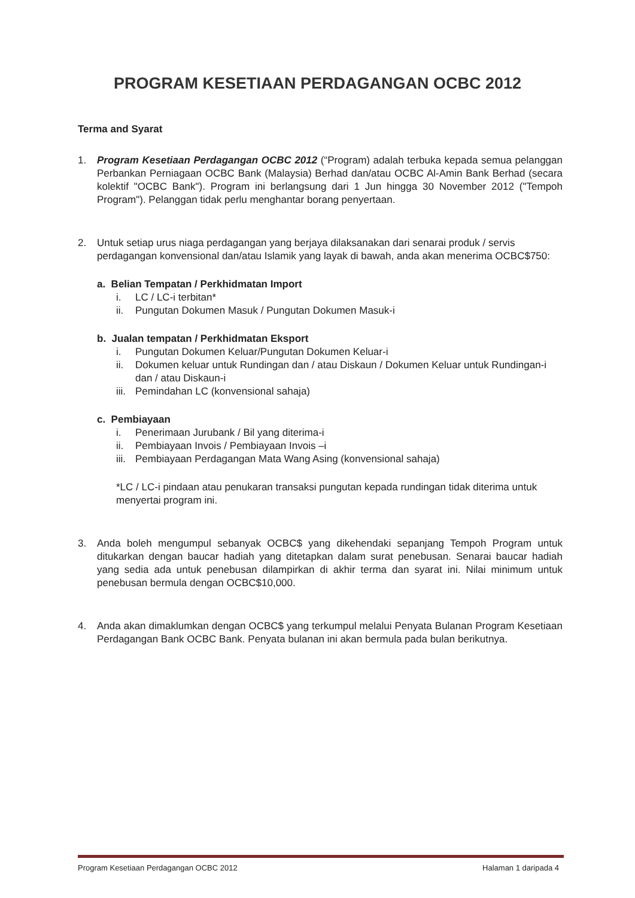PROGRAM KESETIAAN PERDAGANGAN OCBC 2012
Terma and Syarat
1. Program Kesetiaan Perdagangan OCBC 2012 (“Program) adalah terbuka kepada semua pelanggan Perbankan Perniagaan OCBC Bank (Malaysia) Berhad dan/atau OCBC Al-Amin Bank Berhad (secara kolektif "OCBC Bank"). Program ini berlangsung dari 1 Jun hingga 30 November 2012 ("Tempoh Program"). Pelanggan tidak perlu menghantar borang penyertaan.
2. Untuk setiap urus niaga perdagangan yang berjaya dilaksanakan dari senarai produk / servis perdagangan konvensional dan/atau Islamik yang layak di bawah, anda akan menerima OCBC$750:
a. Belian Tempatan / Perkhidmatan Import
i. LC / LC-i terbitan*
ii. Pungutan Dokumen Masuk / Pungutan Dokumen Masuk-i
b. Jualan tempatan / Perkhidmatan Eksport
i. Pungutan Dokumen Keluar/Pungutan Dokumen Keluar-i
ii. Dokumen keluar untuk Rundingan dan / atau Diskaun / Dokumen Keluar untuk Rundingan-i dan / atau Diskaun-i
iii. Pemindahan LC (konvensional sahaja)
c. Pembiayaan
i. Penerimaan Jurubank / Bil yang diterima-i
ii. Pembiayaan Invois / Pembiayaan Invois –i
iii. Pembiayaan Perdagangan Mata Wang Asing (konvensional sahaja)
*LC / LC-i pindaan atau penukaran transaksi pungutan kepada rundingan tidak diterima untuk menyertai program ini.
3. Anda boleh mengumpul sebanyak OCBC$ yang dikehendaki sepanjang Tempoh Program untuk ditukarkan dengan baucar hadiah yang ditetapkan dalam surat penebusan. Senarai baucar hadiah yang sedia ada untuk penebusan dilampirkan di akhir terma dan syarat ini. Nilai minimum untuk penebusan bermula dengan OCBC$10,000.
4. Anda akan dimaklumkan dengan OCBC$ yang terkumpul melalui Penyata Bulanan Program Kesetiaan Perdagangan Bank OCBC Bank. Penyata bulanan ini akan bermula pada bulan berikutnya.
Program Kesetiaan Perdagangan OCBC 2012 Halaman 1 daripada 4